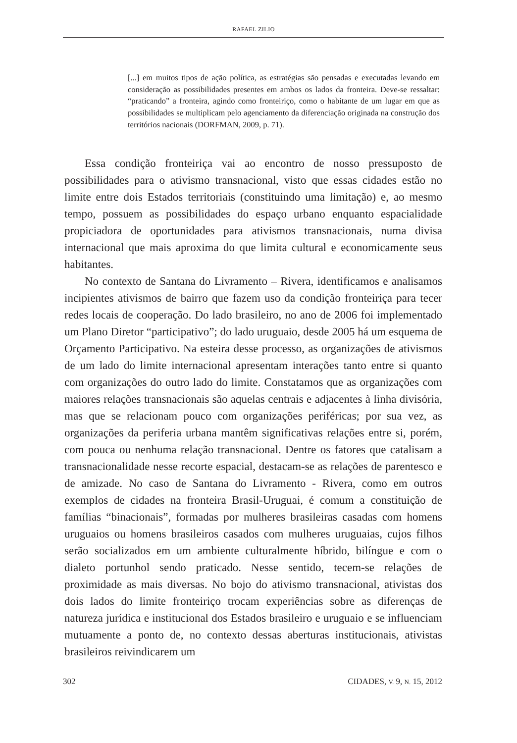RAFAEL ZILIO
[...] em muitos tipos de ação política, as estratégias são pensadas e executadas levando em consideração as possibilidades presentes em ambos os lados da fronteira. Deve-se ressaltar: “praticando” a fronteira, agindo como fronteiriço, como o habitante de um lugar em que as possibilidades se multiplicam pelo agenciamento da diferenciação originada na construção dos territórios nacionais (DORFMAN, 2009, p. 71).
Essa condição fronteiriça vai ao encontro de nosso pressuposto de possibilidades para o ativismo transnacional, visto que essas cidades estão no limite entre dois Estados territoriais (constituindo uma limitação) e, ao mesmo tempo, possuem as possibilidades do espaço urbano enquanto espacialidade propiciadora de oportunidades para ativismos transnacionais, numa divisa internacional que mais aproxima do que limita cultural e economicamente seus habitantes.
No contexto de Santana do Livramento – Rivera, identificamos e analisamos incipientes ativismos de bairro que fazem uso da condição fronteiriça para tecer redes locais de cooperação. Do lado brasileiro, no ano de 2006 foi implementado um Plano Diretor “participativo”; do lado uruguaio, desde 2005 há um esquema de Orçamento Participativo. Na esteira desse processo, as organizações de ativismos de um lado do limite internacional apresentam interações tanto entre si quanto com organizações do outro lado do limite. Constatamos que as organizações com maiores relações transnacionais são aquelas centrais e adjacentes à linha divisória, mas que se relacionam pouco com organizações periféricas; por sua vez, as organizações da periferia urbana mantêm significativas relações entre si, porém, com pouca ou nenhuma relação transnacional. Dentre os fatores que catalisam a transnacionalidade nesse recorte espacial, destacam-se as relações de parentesco e de amizade. No caso de Santana do Livramento - Rivera, como em outros exemplos de cidades na fronteira Brasil-Uruguai, é comum a constituição de famílias “binacionais”, formadas por mulheres brasileiras casadas com homens uruguaios ou homens brasileiros casados com mulheres uruguaias, cujos filhos serão socializados em um ambiente culturalmente híbrido, bilíngue e com o dialeto portunhol sendo praticado. Nesse sentido, tecem-se relações de proximidade as mais diversas. No bojo do ativismo transnacional, ativistas dos dois lados do limite fronteiriço trocam experiências sobre as diferenças de natureza jurídica e institucional dos Estados brasileiro e uruguaio e se influenciam mutuamente a ponto de, no contexto dessas aberturas institucionais, ativistas brasileiros reivindicarem um
302 CIDADES, V. 9, N. 15, 2012